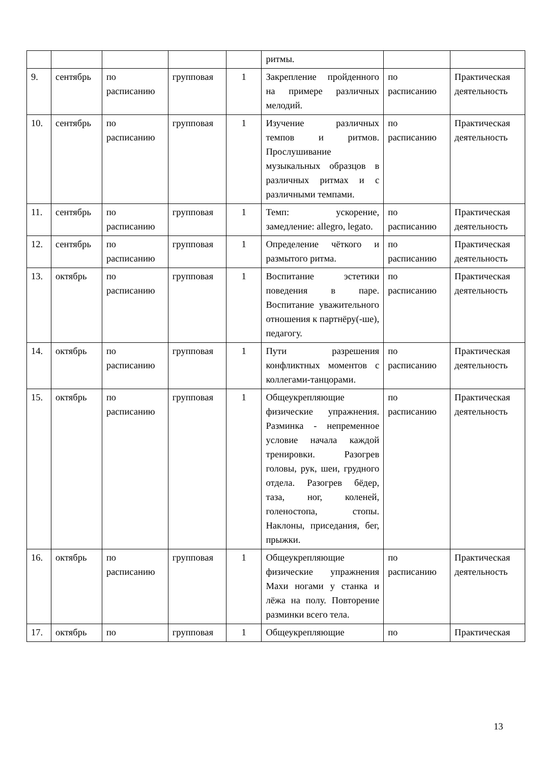| | | | | | ритмы. | | |
| 9. | сентябрь | по расписанию | групповая | 1 | Закрепление пройденного на примере различных мелодий. | по расписанию | Практическая деятельность |
| 10. | сентябрь | по расписанию | групповая | 1 | Изучение различных темпов и ритмов. Прослушивание музыкальных образцов в различных ритмах и с различными темпами. | по расписанию | Практическая деятельность |
| 11. | сентябрь | по расписанию | групповая | 1 | Темп: ускорение, замедление: allegro, legato. | по расписанию | Практическая деятельность |
| 12. | сентябрь | по расписанию | групповая | 1 | Определение чёткого и размытого ритма. | по расписанию | Практическая деятельность |
| 13. | октябрь | по расписанию | групповая | 1 | Воспитание эстетики поведения в паре. Воспитание уважительного отношения к партнёру(-ше), педагогу. | по расписанию | Практическая деятельность |
| 14. | октябрь | по расписанию | групповая | 1 | Пути разрешения конфликтных моментов с коллегами-танцорами. | по расписанию | Практическая деятельность |
| 15. | октябрь | по расписанию | групповая | 1 | Общеукрепляющие физические упражнения. Разминка - непременное условие начала каждой тренировки. Разогрев головы, рук, шеи, грудного отдела. Разогрев бёдер, таза, ног, коленей, голеностопа, стопы. Наклоны, приседания, бег, прыжки. | по расписанию | Практическая деятельность |
| 16. | октябрь | по расписанию | групповая | 1 | Общеукрепляющие физические упражнения Махи ногами у станка и лёжа на полу. Повторение разминки всего тела. | по расписанию | Практическая деятельность |
| 17. | октябрь | по | групповая | 1 | Общеукрепляющие | по | Практическая |
13